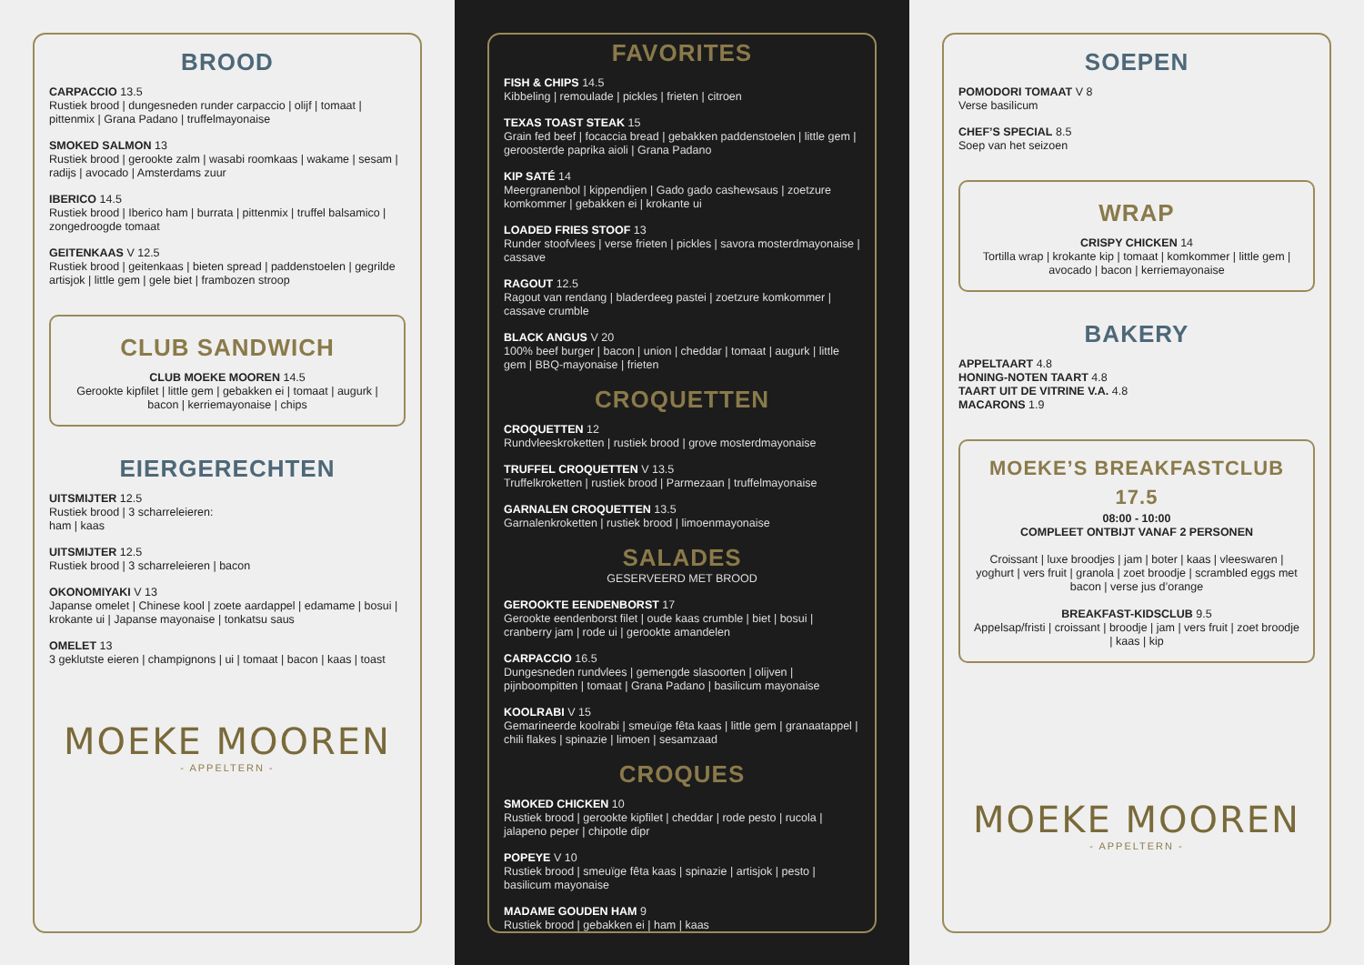BROOD
CARPACCIO 13.5
Rustiek brood | dungesneden runder carpaccio | olijf | tomaat | pittenmix | Grana Padano | truffelmayonaise
SMOKED SALMON 13
Rustiek brood | gerookte zalm | wasabi roomkaas | wakame | sesam | radijs | avocado | Amsterdams zuur
IBERICO 14.5
Rustiek brood | Iberico ham | burrata | pittenmix | truffel balsamico | zongedroogde tomaat
GEITENKAAS V 12.5
Rustiek brood | geitenkaas | bieten spread | paddenstoelen | gegrilde artisjok | little gem | gele biet | frambozen stroop
CLUB SANDWICH
CLUB MOEKE MOOREN 14.5
Gerookte kipfilet | little gem | gebakken ei | tomaat | augurk | bacon | kerriemayonaise | chips
EIERGERECHTEN
UITSMIJTER 12.5
Rustiek brood | 3 scharreleieren:
ham | kaas
UITSMIJTER 12.5
Rustiek brood | 3 scharreleieren | bacon
OKONOMIYAKI V 13
Japanse omelet | Chinese kool | zoete aardappel | edamame | bosui | krokante ui | Japanse mayonaise | tonkatsu saus
OMELET 13
3 geklutste eieren | champignons | ui | tomaat | bacon | kaas | toast
MOEKE MOOREN
- APPELTERN -
FAVORITES
FISH & CHIPS 14.5
Kibbeling | remoulade | pickles | frieten | citroen
TEXAS TOAST STEAK 15
Grain fed beef | focaccia bread | gebakken paddenstoelen | little gem | geroosterde paprika aioli | Grana Padano
KIP SATÉ 14
Meergranenbol | kippendijen | Gado gado cashewsaus | zoetzure komkommer | gebakken ei | krokante ui
LOADED FRIES STOOF 13
Runder stoofvlees | verse frieten | pickles | savora mosterdmayonaise | cassave
RAGOUT 12.5
Ragout van rendang | bladerdeeg pastei | zoetzure komkommer | cassave crumble
BLACK ANGUS V 20
100% beef burger | bacon | union | cheddar | tomaat | augurk | little gem | BBQ-mayonaise | frieten
CROQUETTEN
CROQUETTEN 12
Rundvleeskroketten | rustiek brood | grove mosterdmayonaise
TRUFFEL CROQUETTEN V 13.5
Truffelkroketten | rustiek brood | Parmezaan | truffelmayonaise
GARNALEN CROQUETTEN 13.5
Garnalenkroketten | rustiek brood | limoenmayonaise
SALADES
GESERVEERD MET BROOD
GEROOKTE EENDENBORST 17
Gerookte eendenborst filet | oude kaas crumble | biet | bosui | cranberry jam | rode ui | gerookte amandelen
CARPACCIO 16.5
Dungesneden rundvlees | gemengde slasoorten | olijven | pijnboompitten | tomaat | Grana Padano | basilicum mayonaise
KOOLRABI V 15
Gemarineerde koolrabi | smeuïge fêta kaas | little gem | granaatappel | chili flakes | spinazie | limoen | sesamzaad
CROQUES
SMOKED CHICKEN 10
Rustiek brood | gerookte kipfilet | cheddar | rode pesto | rucola | jalapeno peper | chipotle dipr
POPEYE V 10
Rustiek brood | smeuïge fêta kaas | spinazie | artisjok | pesto | basilicum mayonaise
MADAME GOUDEN HAM 9
Rustiek brood | gebakken ei | ham | kaas
SOEPEN
POMODORI TOMAAT V 8
Verse basilicum
CHEF’S SPECIAL 8.5
Soep van het seizoen
WRAP
CRISPY CHICKEN 14
Tortilla wrap | krokante kip | tomaat | komkommer | little gem | avocado | bacon | kerriemayonaise
BAKERY
APPELTAART 4.8
HONING-NOTEN TAART 4.8
TAART UIT DE VITRINE V.A. 4.8
MACARONS 1.9
MOEKE’S BREAKFASTCLUB 17.5
08:00 - 10:00
COMPLEET ONTBIJT VANAF 2 PERSONEN
Croissant | luxe broodjes | jam | boter | kaas | vleeswaren | yoghurt | vers fruit | granola | zoet broodje | scrambled eggs met bacon | verse jus d’orange
BREAKFAST-KIDSCLUB 9.5
Appelsap/fristi | croissant | broodje | jam | vers fruit | zoet broodje | kaas | kip
MOEKE MOOREN
- APPELTERN -